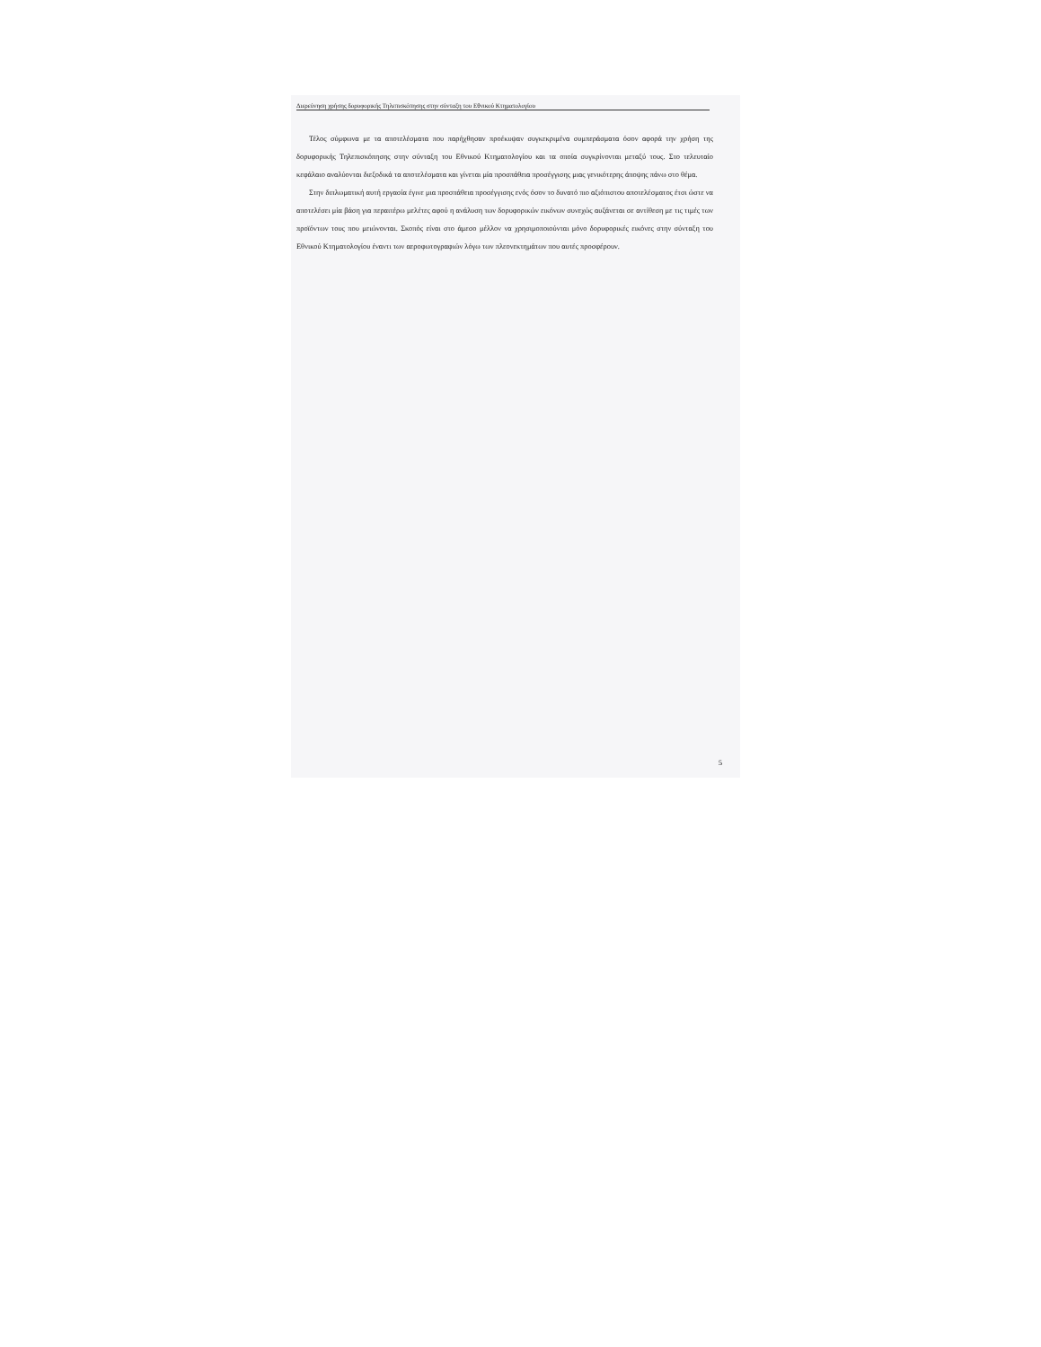Διερεύνηση χρήσης δορυφορικής Τηλεπισκόπησης στην σύνταξη του Εθνικού Κτηματολογίου
Τέλος σύμφωνα με τα αποτελέσματα που παρήχθησαν προέκυψαν συγκεκριμένα συμπεράσματα όσον αφορά την χρήση της δορυφορικής Τηλεπισκόπησης στην σύνταξη του Εθνικού Κτηματολογίου και τα οποία συγκρίνονται μεταξύ τους. Στο τελευταίο κεφάλαιο αναλύονται διεξοδικά τα αποτελέσματα και γίνεται μία προσπάθεια προσέγγισης μιας γενικότερης άποψης πάνω στο θέμα.
Στην διπλωματική αυτή εργασία έγινε μια προσπάθεια προσέγγισης ενός όσον το δυνατό πιο αξιόπιστου αποτελέσματος έτσι ώστε να αποτελέσει μία βάση για περαιτέρω μελέτες αφού η ανάλυση των δορυφορικών εικόνων συνεχώς αυξάνεται σε αντίθεση με τις τιμές των προϊόντων τους που μειώνονται. Σκοπός είναι στο άμεσο μέλλον να χρησιμοποιούνται μόνο δορυφορικές εικόνες στην σύνταξη του Εθνικού Κτηματολογίου έναντι των αεροφωτογραφιών λόγω των πλεονεκτημάτων που αυτές προσφέρουν.
5